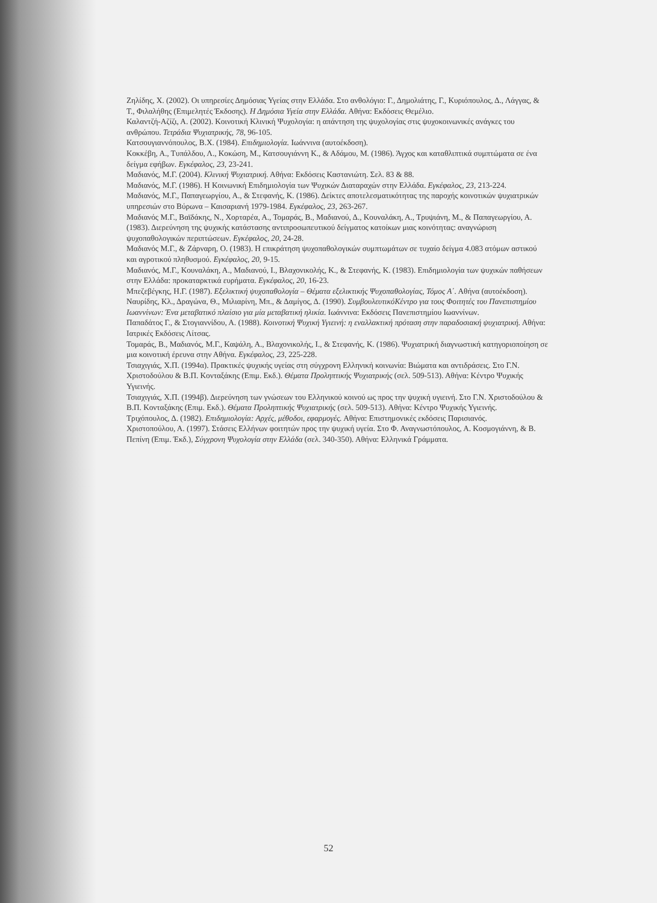Ζηλίδης, Χ. (2002). Οι υπηρεσίες Δημόσιας Υγείας στην Ελλάδα. Στο ανθολόγιο: Γ., Δημολιάτης, Γ., Κυριόπουλος, Δ., Λάγγας, & Τ., Φιλαλήθης (Επιμελητές Έκδοσης). Η Δημόσια Υγεία στην Ελλάδα. Αθήνα: Εκδόσεις Θεμέλιο.
Καλαντζή-Αζίζι, Α. (2002). Κοινοτική Κλινική Ψυχολογία: η απάντηση της ψυχολογίας στις ψυχοκοινωνικές ανάγκες του ανθρώπου. Τετράδια Ψυχιατρικής, 78, 96-105.
Κατσουγιαννόπουλος, Β.Χ. (1984). Επιδημιολογία. Ιωάννινα (αυτοέκδοση).
Κοκκέβη, Α., Τυπάλδου, Λ., Κοκώση, Μ., Κατσουγιάννη Κ., & Αδάμου, Μ. (1986). Άγχος και καταθλιπτικά συμπτώματα σε ένα δείγμα εφήβων. Εγκέφαλος, 23, 23-241.
Μαδιανός, Μ.Γ. (2004). Κλινική Ψυχιατρική. Αθήνα: Εκδόσεις Καστανιώτη. Σελ. 83 & 88.
Μαδιανός, Μ.Γ. (1986). Η Κοινωνική Επιδημιολογία των Ψυχικών Διαταραχών στην Ελλάδα. Εγκέφαλος, 23, 213-224.
Μαδιανός, Μ.Γ., Παπαγεωργίου, Α., & Στεφανής, Κ. (1986). Δείκτες αποτελεσματικότητας της παροχής κοινοτικών ψυχιατρικών υπηρεσιών στο Βύρωνα – Καισαριανή 1979-1984. Εγκέφαλος, 23, 263-267.
Μαδιανός Μ.Γ., Βαϊδάκης, Ν., Χορταρέα, Α., Τομαράς, Β., Μαδιανού, Δ., Κουναλάκη, Α., Τρυψιάνη, Μ., & Παπαγεωργίου, Α. (1983). Διερεύνηση της ψυχικής κατάστασης αντιπροσωπευτικού δείγματος κατοίκων μιας κοινότητας: αναγνώριση ψυχοπαθολογικών περιπτώσεων. Εγκέφαλος, 20, 24-28.
Μαδιανός Μ.Γ., & Ζάρναρη, Ο. (1983). Η επικράτηση ψυχοπαθολογικών συμπτωμάτων σε τυχαίο δείγμα 4.083 ατόμων αστικού και αγροτικού πληθυσμού. Εγκέφαλος, 20, 9-15.
Μαδιανός, Μ.Γ., Κουναλάκη, Α., Μαδιανού, Ι., Βλαχονικολής, Κ., & Στεφανής, Κ. (1983). Επιδημιολογία των ψυχικών παθήσεων στην Ελλάδα: προκαταρκτικά ευρήματα. Εγκέφαλος, 20, 16-23.
Μπεζεβέγκης, Η.Γ. (1987). Εξελικτική ψυχοπαθολογία – Θέματα εξελικτικής Ψυχοπαθολογίας, Τόμος Α΄. Αθήνα (αυτοέκδοση).
Ναυρίδης, Κλ., Δραγώνα, Θ., Μιλιαρίνη, Μπ., & Δαμίγος, Δ. (1990). ΣυμβουλευτικόΚέντρο για τους Φοιτητές του Πανεπιστημίου Ιωαννίνων: Ένα μεταβατικό πλαίσιο για μία μεταβατική ηλικία. Ιωάννινα: Εκδόσεις Πανεπιστημίου Ιωαννίνων.
Παπαδάτος Γ., & Στογιαννίδου, Α. (1988). Κοινοτική Ψυχική Υγιεινή: η εναλλακτική πρόταση στην παραδοσιακή ψυχιατρική. Αθήνα: Ιατρικές Εκδόσεις Λίτσας.
Τομαράς, Β., Μαδιανός, Μ.Γ., Καψάλη, Α., Βλαχονικολής, Ι., & Στεφανής, Κ. (1986). Ψυχιατρική διαγνωστική κατηγοριοποίηση σε μια κοινοτική έρευνα στην Αθήνα. Εγκέφαλος, 23, 225-228.
Τσιαχιγιάς, Χ.Π. (1994α). Πρακτικές ψυχικής υγείας στη σύγχρονη Ελληνική κοινωνία: Βιώματα και αντιδράσεις. Στο Γ.Ν. Χριστοδούλου & Β.Π. Κονταξάκης (Επιμ. Εκδ.). Θέματα Προληπτικής Ψυχιατρικής (σελ. 509-513). Αθήνα: Κέντρο Ψυχικής Υγιεινής.
Τσιαχιγιάς, Χ.Π. (1994β). Διερεύνηση των γνώσεων του Ελληνικού κοινού ως προς την ψυχική υγιεινή. Στο Γ.Ν. Χριστοδούλου & Β.Π. Κονταξάκης (Επιμ. Εκδ.). Θέματα Προληπτικής Ψυχιατρικής (σελ. 509-513). Αθήνα: Κέντρο Ψυχικής Υγιεινής.
Τριχόπουλος, Δ. (1982). Επιδημιολογία: Αρχές, μέθοδοι, εφαρμογές. Αθήνα: Επιστημονικές εκδόσεις Παρισιανός.
Χριστοπούλου, Α. (1997). Στάσεις Ελλήνων φοιτητών προς την ψυχική υγεία. Στο Φ. Αναγνωστόπουλος, Α. Κοσμογιάννη, & Β. Πεπίνη (Επιμ. Έκδ.), Σύγχρονη Ψυχολογία στην Ελλάδα (σελ. 340-350). Αθήνα: Ελληνικά Γράμματα.
52